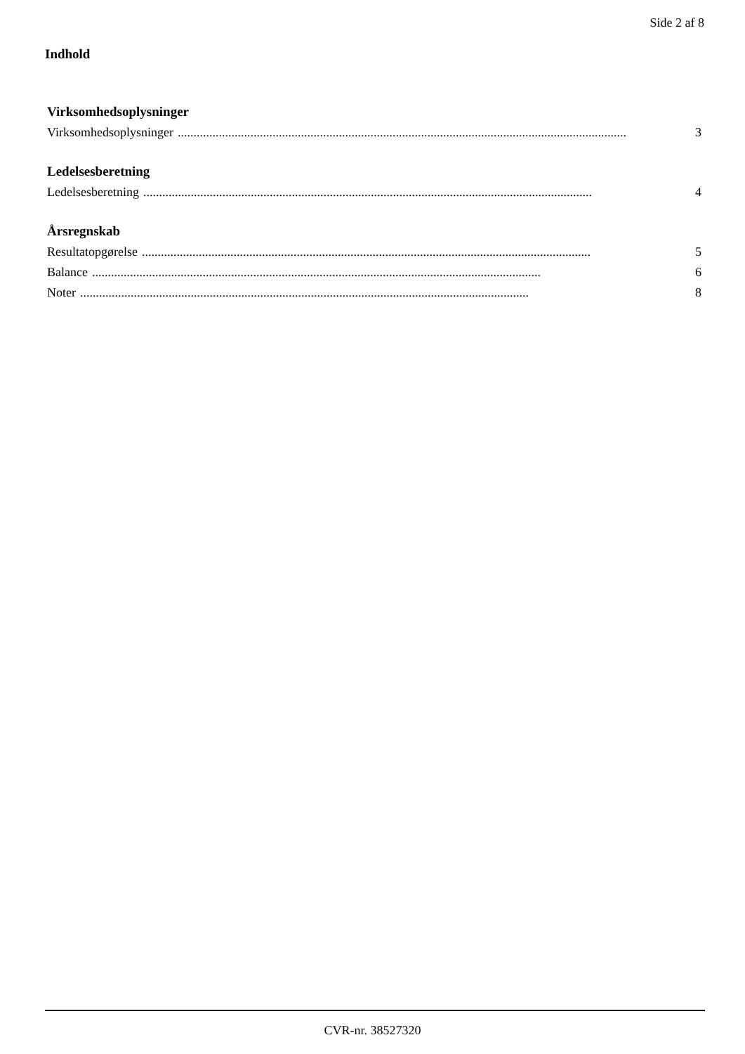Side 2 af 8
Indhold
Virksomhedsoplysninger
Virksomhedsoplysninger.............................................................................................................................................. 3
Ledelsesberetning
Ledelsesberetning.............................................................................................................................................. 4
Årsregnskab
Resultatopgørelse.............................................................................................................................................. 5
Balance.............................................................................................................................................. 6
Noter.............................................................................................................................................. 8
CVR-nr. 38527320